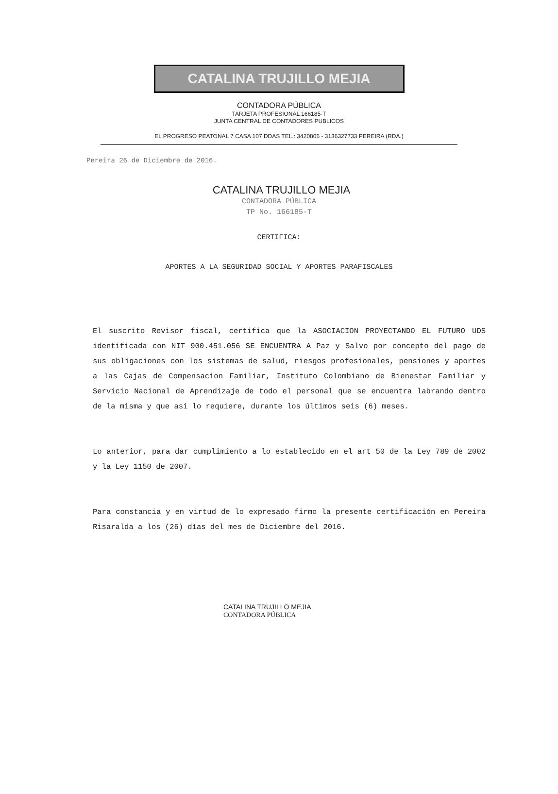CATALINA TRUJILLO MEJIA
CONTADORA PÚBLICA
TARJETA PROFESIONAL 166185-T
JUNTA CENTRAL DE CONTADORES PUBLICOS
EL PROGRESO PEATONAL 7 CASA 107 DDAS TEL.: 3420806 - 3136327733 PEREIRA (RDA.)
Pereira 26 de Diciembre de 2016.
CATALINA TRUJILLO MEJIA
CONTADORA PÚBLICA
TP No. 166185-T
CERTIFICA:
APORTES A LA SEGURIDAD SOCIAL Y APORTES PARAFISCALES
El suscrito Revisor fiscal, certifica que la ASOCIACION PROYECTANDO EL FUTURO UDS identificada con NIT 900.451.056 SE ENCUENTRA A Paz y Salvo por concepto del pago de sus obligaciones con los sistemas de salud, riesgos profesionales, pensiones y aportes a las Cajas de Compensacion Familiar, Instituto Colombiano de Bienestar Familiar y Servicio Nacional de Aprendizaje de todo el personal que se encuentra labrando dentro de la misma y que asi lo requiere, durante los últimos seis (6) meses.
Lo anterior, para dar cumplimiento a lo establecido en el art 50 de la Ley 789 de 2002 y la Ley 1150 de 2007.
Para constancia y en virtud de lo expresado firmo la presente certificación en Pereira Risaralda a los (26) días del mes de Diciembre del 2016.
CATALINA TRUJILLO MEJIA
CONTADORA PÚBLICA